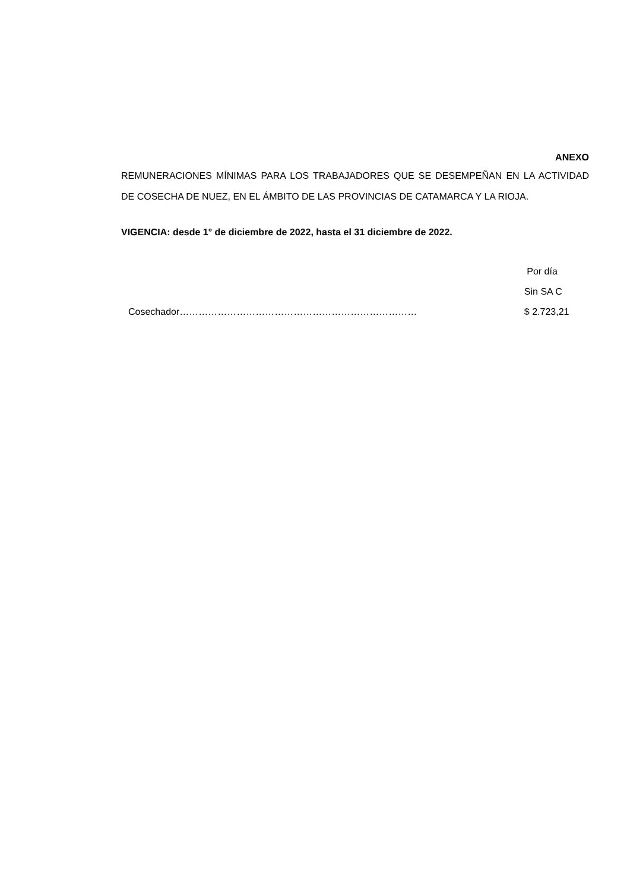ANEXO
REMUNERACIONES MÍNIMAS PARA LOS TRABAJADORES QUE SE DESEMPEÑAN EN LA ACTIVIDAD DE COSECHA DE NUEZ, EN EL ÁMBITO DE LAS PROVINCIAS DE CATAMARCA Y LA RIOJA.
VIGENCIA: desde 1° de diciembre de 2022, hasta el 31 diciembre de 2022.
| | Por día |
| --- | --- |
| | Sin SA C |
| Cosechador………………………………………………………………… | $ 2.723,21 |